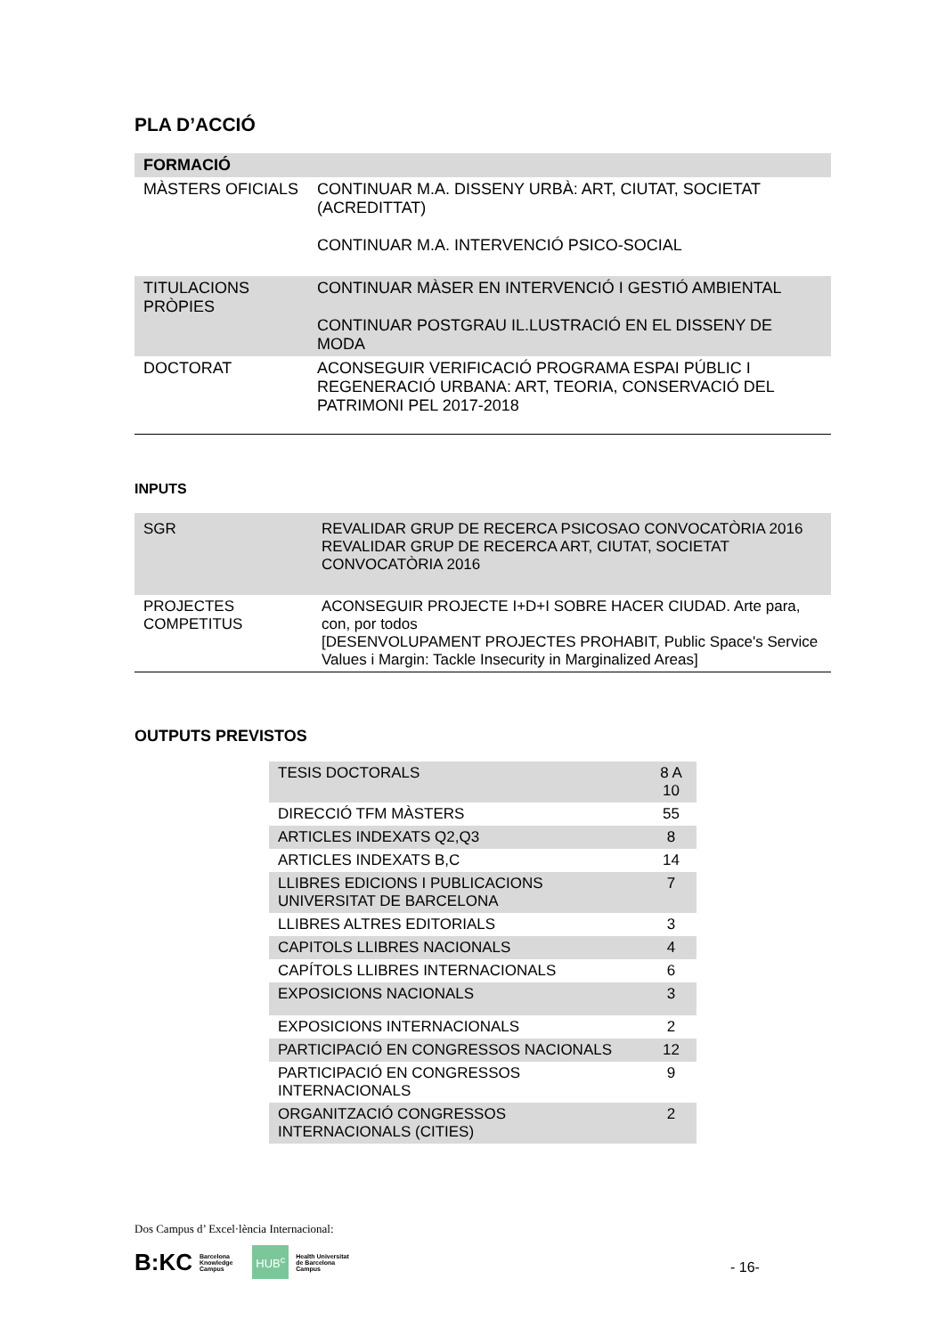PLA D’ACCIÓ
| FORMACIÓ | |
| MÀSTERS OFICIALS | CONTINUAR M.A. DISSENY URBÀ: ART, CIUTAT, SOCIETAT (ACREDITTAT) CONTINUAR M.A. INTERVENCIÓ PSICO-SOCIAL |
| TITULACIONS PRÒPIES | CONTINUAR MÀSER EN INTERVENCIÓ I GESTIÓ AMBIENTAL CONTINUAR POSTGRAU IL.LUSTRACIÓ EN EL DISSENY DE MODA |
| DOCTORAT | ACONSEGUIR VERIFICACIÓ PROGRAMA ESPAI PÚBLIC I REGENERACIÓ URBANA: ART, TEORIA, CONSERVACIÓ DEL PATRIMONI PEL 2017-2018 |
INPUTS
| SGR | REVALIDAR GRUP DE RECERCA PSICOSAO CONVOCATÒRIA 2016 REVALIDAR GRUP DE RECERCA ART, CIUTAT, SOCIETAT CONVOCATÒRIA 2016 |
| PROJECTES COMPETITUS | ACONSEGUIR PROJECTE I+D+I SOBRE HACER CIUDAD. Arte para, con, por todos [DESENVOLUPAMENT PROJECTES PROHABIT, Public Space's Service Values i Margin: Tackle Insecurity in Marginalized Areas] |
OUTPUTS PREVISTOS
| TESIS DOCTORALS | 8 A 10 |
| DIRECCIÓ TFM MÀSTERS | 55 |
| ARTICLES INDEXATS Q2,Q3 | 8 |
| ARTICLES INDEXATS B,C | 14 |
| LLIBRES EDICIONS I PUBLICACIONS UNIVERSITAT DE BARCELONA | 7 |
| LLIBRES ALTRES EDITORIALS | 3 |
| CAPITOLS LLIBRES NACIONALS | 4 |
| CAPÍTOLS LLIBRES INTERNACIONALS | 6 |
| EXPOSICIONS NACIONALS | 3 |
| EXPOSICIONS INTERNACIONALS | 2 |
| PARTICIPACIÓ EN CONGRESSOS NACIONALS | 12 |
| PARTICIPACIÓ EN CONGRESSOS INTERNACIONALS | 9 |
| ORGANITZACIÓ CONGRESSOS INTERNACIONALS (CITIES) | 2 |
Dos Campus d’ Excel·lència Internacional:
B:KC Barcelona
Knowledge
Campus HUB<sup>c</sup> Health Universitat
de Barcelona
Campus
- 16-